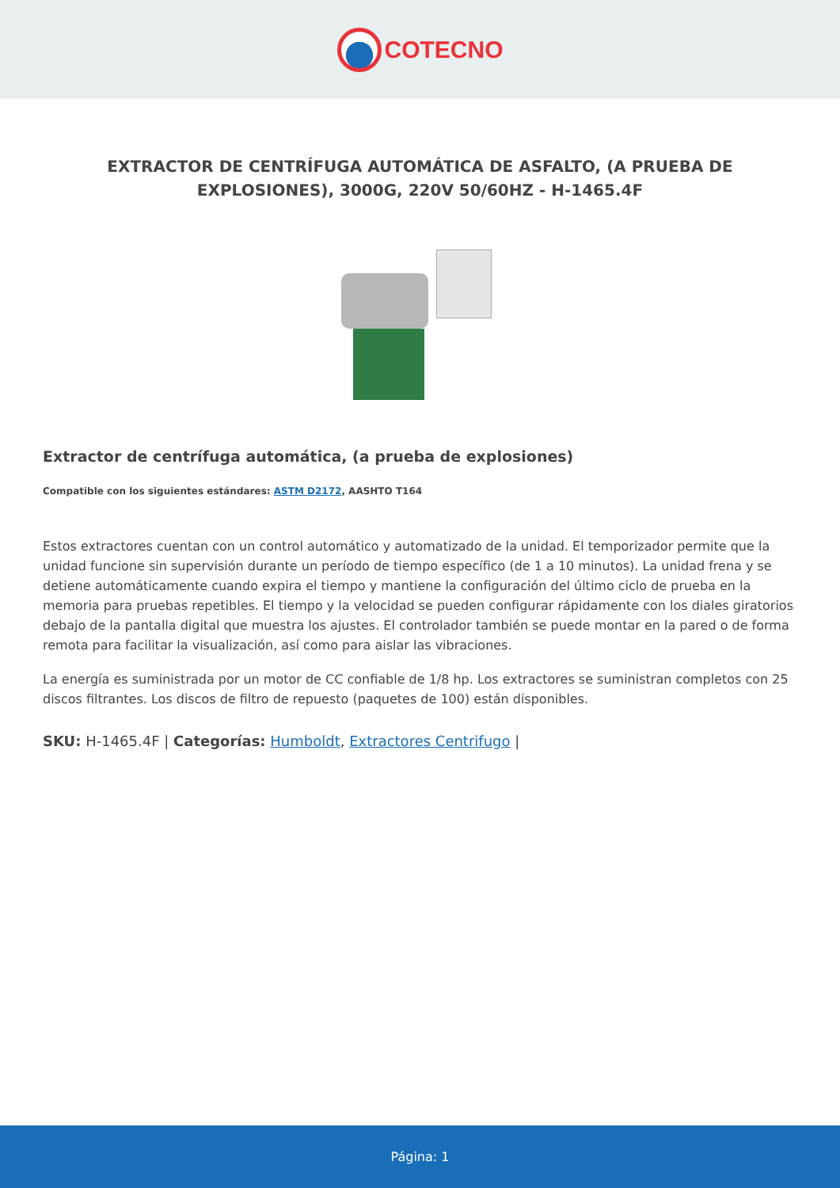COTECNO
EXTRACTOR DE CENTRÍFUGA AUTOMÁTICA DE ASFALTO, (A PRUEBA DE EXPLOSIONES), 3000G, 220V 50/60HZ - H-1465.4F
Extractor de centrífuga automática, (a prueba de explosiones)
Compatible con los siguientes estándares: ASTM D2172, AASHTO T164
Estos extractores cuentan con un control automático y automatizado de la unidad. El temporizador permite que la unidad funcione sin supervisión durante un período de tiempo específico (de 1 a 10 minutos). La unidad frena y se detiene automáticamente cuando expira el tiempo y mantiene la configuración del último ciclo de prueba en la memoria para pruebas repetibles. El tiempo y la velocidad se pueden configurar rápidamente con los diales giratorios debajo de la pantalla digital que muestra los ajustes. El controlador también se puede montar en la pared o de forma remota para facilitar la visualización, así como para aislar las vibraciones.
La energía es suministrada por un motor de CC confiable de 1/8 hp. Los extractores se suministran completos con 25 discos filtrantes. Los discos de filtro de repuesto (paquetes de 100) están disponibles.
SKU: H-1465.4F | Categorías: Humboldt, Extractores Centrifugo |
Página: 1